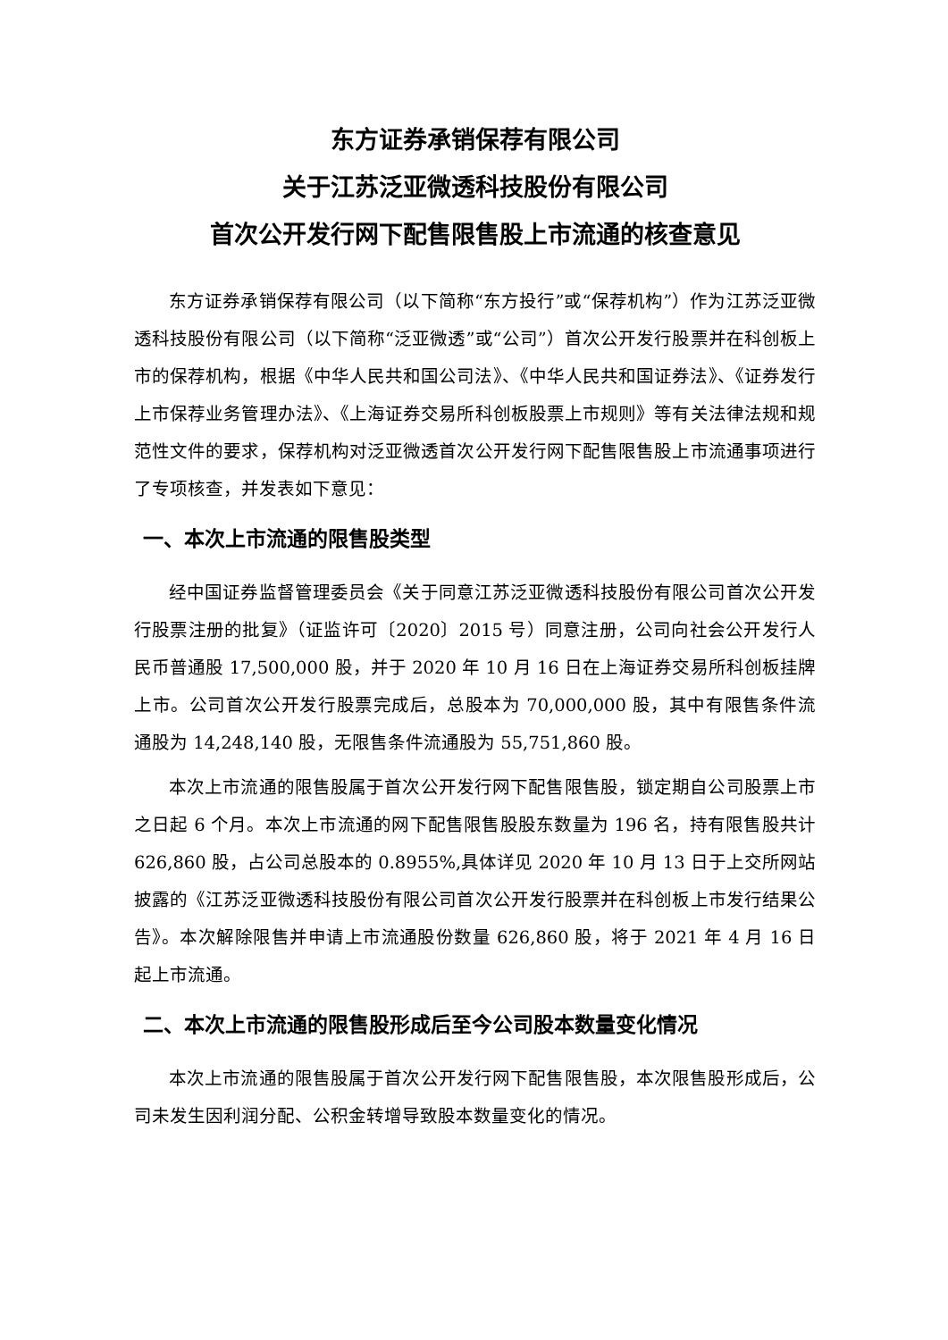东方证券承销保荐有限公司
关于江苏泛亚微透科技股份有限公司
首次公开发行网下配售限售股上市流通的核查意见
东方证券承销保荐有限公司（以下简称“东方投行”或“保荐机构”）作为江苏泛亚微透科技股份有限公司（以下简称“泛亚微透”或“公司”）首次公开发行股票并在科创板上市的保荐机构，根据《中华人民共和国公司法》、《中华人民共和国证券法》、《证券发行上市保荐业务管理办法》、《上海证券交易所科创板股票上市规则》等有关法律法规和规范性文件的要求，保荐机构对泛亚微透首次公开发行网下配售限售股上市流通事项进行了专项核查，并发表如下意见：
一、本次上市流通的限售股类型
经中国证券监督管理委员会《关于同意江苏泛亚微透科技股份有限公司首次公开发行股票注册的批复》（证监许可〔2020〕2015 号）同意注册，公司向社会公开发行人民币普通股 17,500,000 股，并于 2020 年 10 月 16 日在上海证券交易所科创板挂牌上市。公司首次公开发行股票完成后，总股本为 70,000,000 股，其中有限售条件流通股为 14,248,140 股，无限售条件流通股为 55,751,860 股。
本次上市流通的限售股属于首次公开发行网下配售限售股，锁定期自公司股票上市之日起 6 个月。本次上市流通的网下配售限售股股东数量为 196 名，持有限售股共计 626,860 股，占公司总股本的 0.8955%,具体详见 2020 年 10 月 13 日于上交所网站披露的《江苏泛亚微透科技股份有限公司首次公开发行股票并在科创板上市发行结果公告》。本次解除限售并申请上市流通股份数量 626,860 股，将于 2021 年 4 月 16 日起上市流通。
二、本次上市流通的限售股形成后至今公司股本数量变化情况
本次上市流通的限售股属于首次公开发行网下配售限售股，本次限售股形成后，公司未发生因利润分配、公积金转增导致股本数量变化的情况。